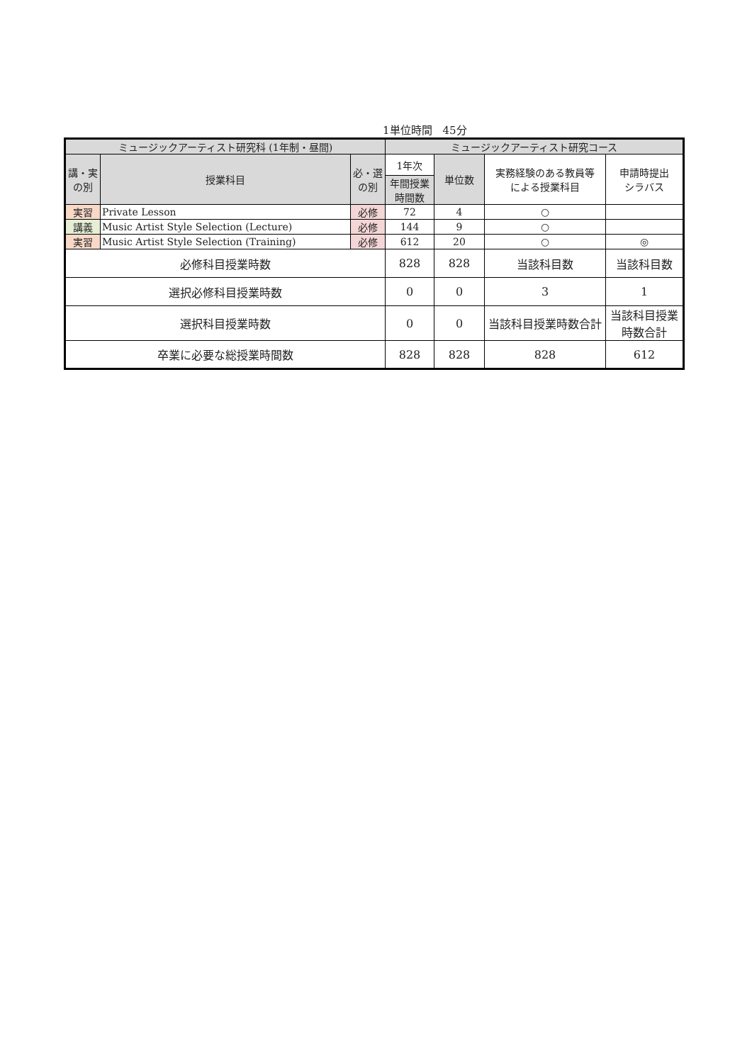1単位時間　45分
| ミュージックアーティスト研究科 (1年制・昼間) | | | ミュージックアーティスト研究コース | | | |
| --- | --- | --- | --- | --- | --- | --- |
| 講・実 の別 | 授業科目 | 必・選 の別 | 1年次 | 単位数 | 実務経験のある教員等 による授業科目 | 申請時提出 シラバス |
| | | | 年間授業 時間数 | | | |
| 実習 | Private Lesson | 必修 | 72 | 4 | ○ | |
| 講義 | Music Artist Style Selection (Lecture) | 必修 | 144 | 9 | ○ | |
| 実習 | Music Artist Style Selection (Training) | 必修 | 612 | 20 | ○ | ◎ |
| 必修科目授業時数 | | | 828 | 828 | 当該科目数 | 当該科目数 |
| 選択必修科目授業時数 | | | 0 | 0 | 3 | 1 |
| 選択科目授業時数 | | | 0 | 0 | 当該科目授業時数合計 | 当該科目授業時数合計 |
| 卒業に必要な総授業時間数 | | | 828 | 828 | 828 | 612 |